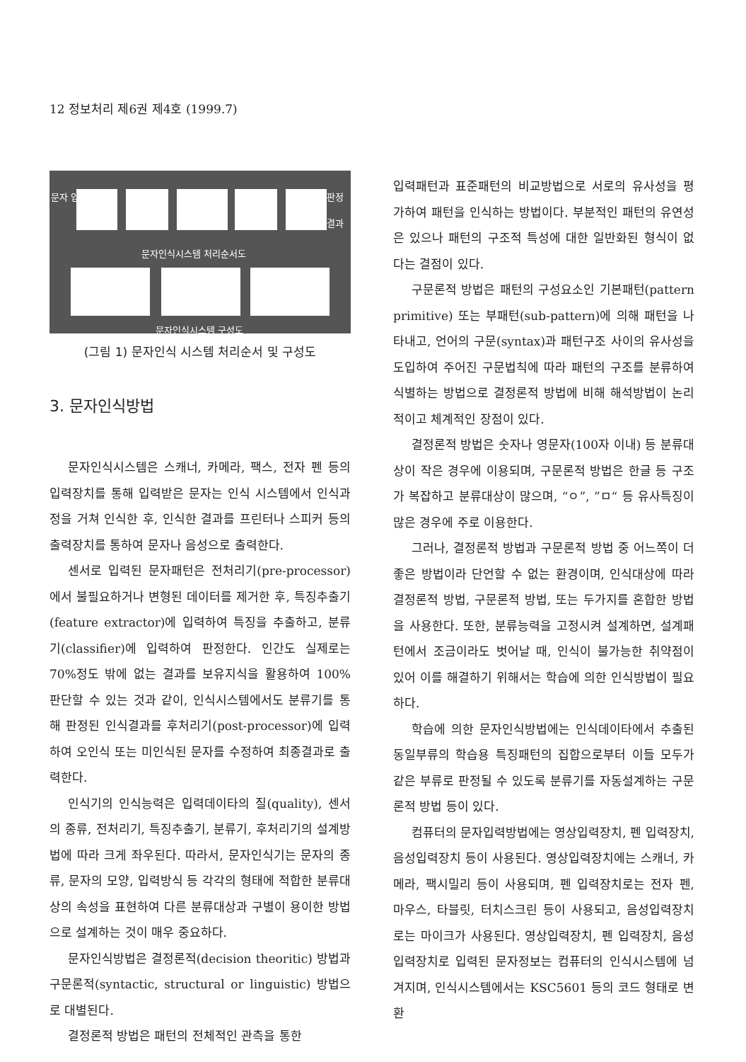12 정보처리 제6권 제4호 (1999.7)
문자 입력 판정 결과
문자인식시스템 처리순서도
문자인식시스템 구성도
(그림 1) 문자인식 시스템 처리순서 및 구성도
3. 문자인식방법
문자인식시스템은 스캐너, 카메라, 팩스, 전자 펜 등의 입력장치를 통해 입력받은 문자는 인식 시스템에서 인식과정을 거쳐 인식한 후, 인식한 결과를 프린터나 스피커 등의 출력장치를 통하여 문자나 음성으로 출력한다.
센서로 입력된 문자패턴은 전처리기(pre-processor)에서 불필요하거나 변형된 데이터를 제거한 후, 특징추출기(feature extractor)에 입력하여 특징을 추출하고, 분류기(classifier)에 입력하여 판정한다. 인간도 실제로는 70%정도 밖에 없는 결과를 보유지식을 활용하여 100% 판단할 수 있는 것과 같이, 인식시스템에서도 분류기를 통해 판정된 인식결과를 후처리기(post-processor)에 입력하여 오인식 또는 미인식된 문자를 수정하여 최종결과로 출력한다.
인식기의 인식능력은 입력데이타의 질(quality), 센서의 종류, 전처리기, 특징추출기, 분류기, 후처리기의 설계방법에 따라 크게 좌우된다. 따라서, 문자인식기는 문자의 종류, 문자의 모양, 입력방식 등 각각의 형태에 적합한 분류대상의 속성을 표현하여 다른 분류대상과 구별이 용이한 방법으로 설계하는 것이 매우 중요하다.
문자인식방법은 결정론적(decision theoritic) 방법과 구문론적(syntactic, structural or linguistic) 방법으로 대별된다.
결정론적 방법은 패턴의 전체적인 관측을 통한
입력패턴과 표준패턴의 비교방법으로 서로의 유사성을 평가하여 패턴을 인식하는 방법이다. 부분적인 패턴의 유연성은 있으나 패턴의 구조적 특성에 대한 일반화된 형식이 없다는 결점이 있다.
구문론적 방법은 패턴의 구성요소인 기본패턴(pattern primitive) 또는 부패턴(sub-pattern)에 의해 패턴을 나타내고, 언어의 구문(syntax)과 패턴구조 사이의 유사성을 도입하여 주어진 구문법칙에 따라 패턴의 구조를 분류하여 식별하는 방법으로 결정론적 방법에 비해 해석방법이 논리적이고 체계적인 장점이 있다.
결정론적 방법은 숫자나 영문자(100자 이내) 등 분류대상이 작은 경우에 이용되며, 구문론적 방법은 한글 등 구조가 복잡하고 분류대상이 많으며, “ㅇ”, ”ㅁ“ 등 유사특징이 많은 경우에 주로 이용한다.
그러나, 결정론적 방법과 구문론적 방법 중 어느쪽이 더 좋은 방법이라 단언할 수 없는 환경이며, 인식대상에 따라 결정론적 방법, 구문론적 방법, 또는 두가지를 혼합한 방법을 사용한다. 또한, 분류능력을 고정시켜 설계하면, 설계패턴에서 조금이라도 벗어날 때, 인식이 불가능한 취약점이 있어 이를 해결하기 위해서는 학습에 의한 인식방법이 필요하다.
학습에 의한 문자인식방법에는 인식데이타에서 추출된 동일부류의 학습용 특징패턴의 집합으로부터 이들 모두가 같은 부류로 판정될 수 있도록 분류기를 자동설계하는 구문론적 방법 등이 있다.
컴퓨터의 문자입력방법에는 영상입력장치, 펜 입력장치, 음성입력장치 등이 사용된다. 영상입력장치에는 스캐너, 카메라, 팩시밀리 등이 사용되며, 펜 입력장치로는 전자 펜, 마우스, 타블릿, 터치스크린 등이 사용되고, 음성입력장치로는 마이크가 사용된다. 영상입력장치, 펜 입력장치, 음성입력장치로 입력된 문자정보는 컴퓨터의 인식시스템에 넘겨지며, 인식시스템에서는 KSC5601 등의 코드 형태로 변환